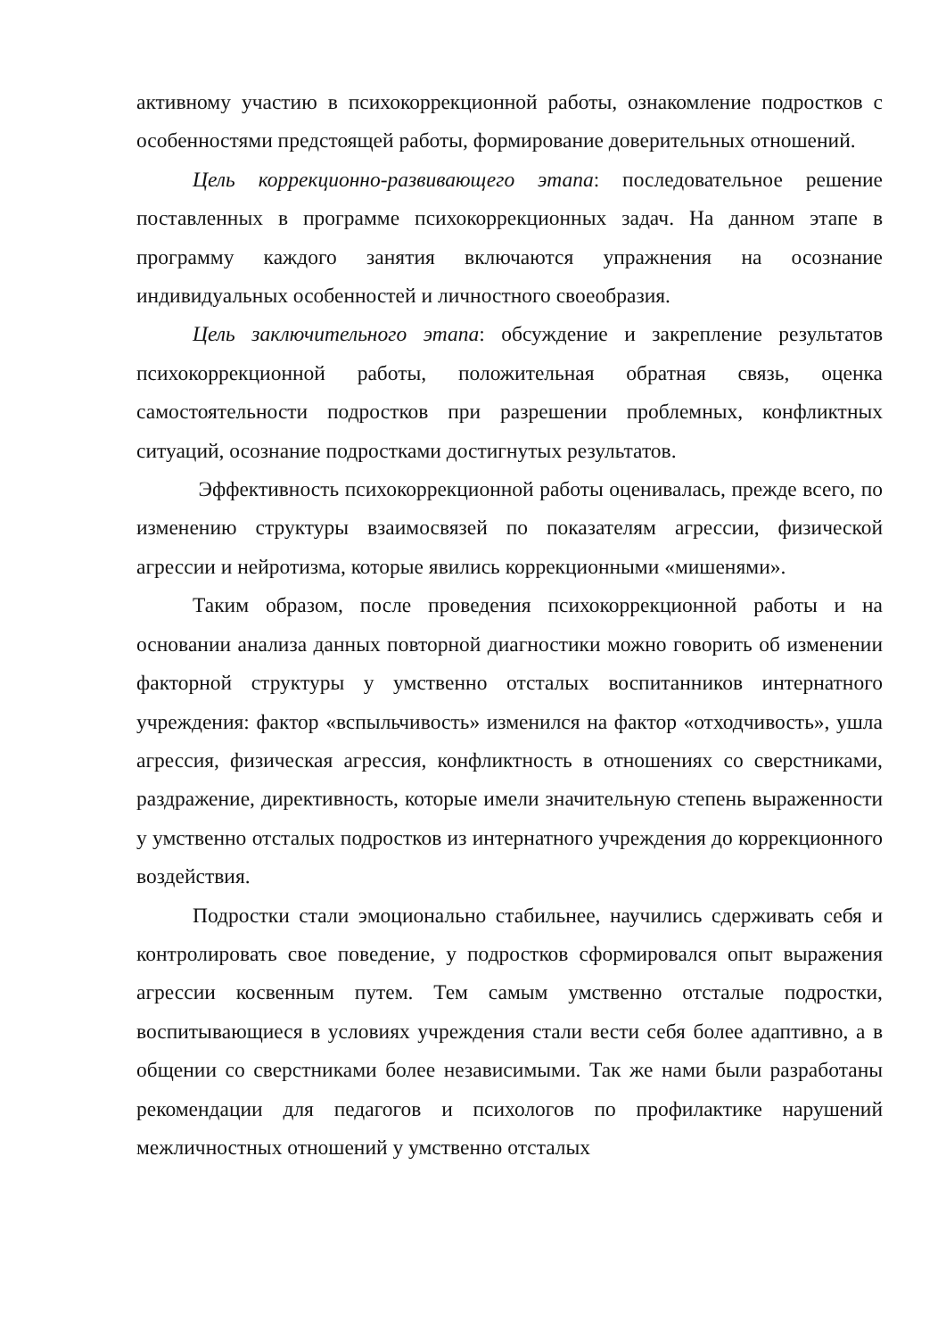активному участию в психокоррекционной работы, ознакомление подростков с особенностями предстоящей работы, формирование доверительных отношений.
Цель коррекционно-развивающего этапа: последовательное решение поставленных в программе психокоррекционных задач. На данном этапе в программу каждого занятия включаются упражнения на осознание индивидуальных особенностей и личностного своеобразия.
Цель заключительного этапа: обсуждение и закрепление результатов психокоррекционной работы, положительная обратная связь, оценка самостоятельности подростков при разрешении проблемных, конфликтных ситуаций, осознание подростками достигнутых результатов.
Эффективность психокоррекционной работы оценивалась, прежде всего, по изменению структуры взаимосвязей по показателям агрессии, физической агрессии и нейротизма, которые явились коррекционными «мишенями».
Таким образом, после проведения психокоррекционной работы и на основании анализа данных повторной диагностики можно говорить об изменении факторной структуры у умственно отсталых воспитанников интернатного учреждения: фактор «вспыльчивость» изменился на фактор «отходчивость», ушла агрессия, физическая агрессия, конфликтность в отношениях со сверстниками, раздражение, директивность, которые имели значительную степень выраженности у умственно отсталых подростков из интернатного учреждения до коррекционного воздействия.
Подростки стали эмоционально стабильнее, научились сдерживать себя и контролировать свое поведение, у подростков сформировался опыт выражения агрессии косвенным путем. Тем самым умственно отсталые подростки, воспитывающиеся в условиях учреждения стали вести себя более адаптивно, а в общении со сверстниками более независимыми. Так же нами были разработаны рекомендации для педагогов и психологов по профилактике нарушений межличностных отношений у умственно отсталых